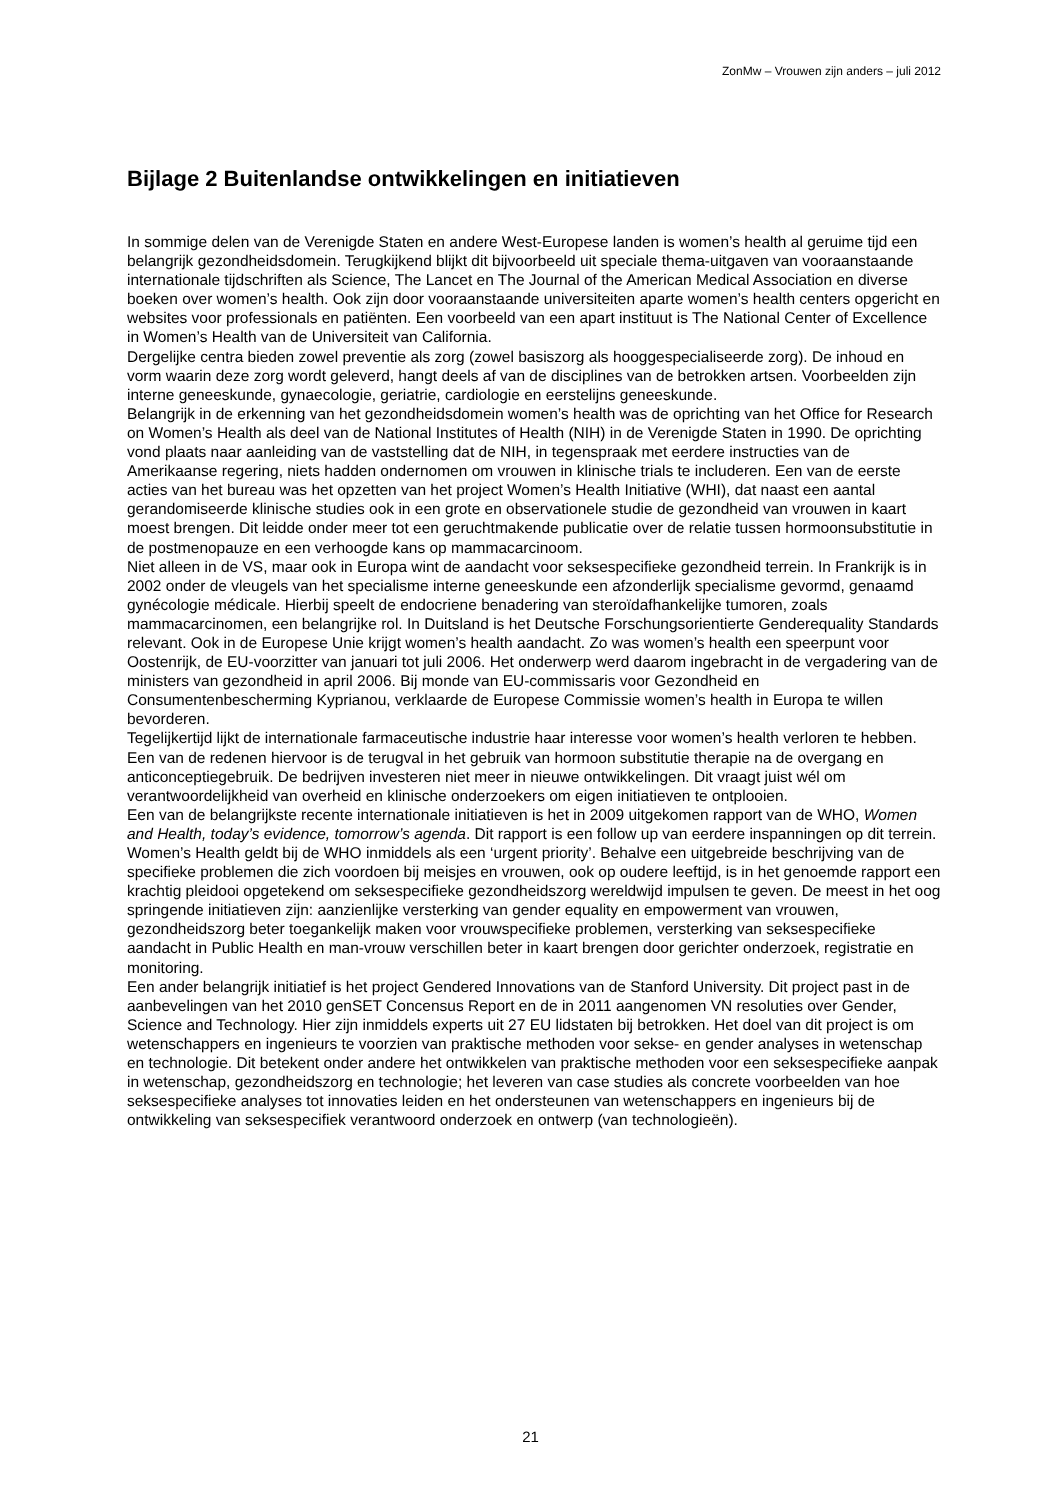ZonMw – Vrouwen zijn anders – juli 2012
Bijlage 2 Buitenlandse ontwikkelingen en initiatieven
In sommige delen van de Verenigde Staten en andere West-Europese landen is women’s health al geruime tijd een belangrijk gezondheidsdomein. Terugkijkend blijkt dit bijvoorbeeld uit speciale thema-uitgaven van vooraanstaande internationale tijdschriften als Science, The Lancet en The Journal of the American Medical Association en diverse boeken over women’s health. Ook zijn door vooraanstaande universiteiten aparte women’s health centers opgericht en websites voor professionals en patiënten. Een voorbeeld van een apart instituut is The National Center of Excellence in Women’s Health van de Universiteit van California.
Dergelijke centra bieden zowel preventie als zorg (zowel basiszorg als hooggespecialiseerde zorg). De inhoud en vorm waarin deze zorg wordt geleverd, hangt deels af van de disciplines van de betrokken artsen. Voorbeelden zijn interne geneeskunde, gynaecologie, geriatrie, cardiologie en eerstelijns geneeskunde.
Belangrijk in de erkenning van het gezondheidsdomein women’s health was de oprichting van het Office for Research on Women’s Health als deel van de National Institutes of Health (NIH) in de Verenigde Staten in 1990. De oprichting vond plaats naar aanleiding van de vaststelling dat de NIH, in tegenspraak met eerdere instructies van de Amerikaanse regering, niets hadden ondernomen om vrouwen in klinische trials te includeren. Een van de eerste acties van het bureau was het opzetten van het project Women’s Health Initiative (WHI), dat naast een aantal gerandomiseerde klinische studies ook in een grote en observationele studie de gezondheid van vrouwen in kaart moest brengen. Dit leidde onder meer tot een geruchtmakende publicatie over de relatie tussen hormoonsubstitutie in de postmenopauze en een verhoogde kans op mammacarcinoom.
Niet alleen in de VS, maar ook in Europa wint de aandacht voor seksespecifieke gezondheid terrein. In Frankrijk is in 2002 onder de vleugels van het specialisme interne geneeskunde een afzonderlijk specialisme gevormd, genaamd gynécologie médicale. Hierbij speelt de endocriene benadering van steroïdafhankelijke tumoren, zoals mammacarcinomen, een belangrijke rol. In Duitsland is het Deutsche Forschungsorientierte Genderequality Standards relevant. Ook in de Europese Unie krijgt women’s health aandacht. Zo was women’s health een speerpunt voor Oostenrijk, de EU-voorzitter van januari tot juli 2006. Het onderwerp werd daarom ingebracht in de vergadering van de ministers van gezondheid in april 2006. Bij monde van EU-commissaris voor Gezondheid en Consumentenbescherming Kyprianou, verklaarde de Europese Commissie women’s health in Europa te willen bevorderen.
Tegelijkertijd lijkt de internationale farmaceutische industrie haar interesse voor women’s health verloren te hebben. Een van de redenen hiervoor is de terugval in het gebruik van hormoon substitutie therapie na de overgang en anticonceptiegebruik. De bedrijven investeren niet meer in nieuwe ontwikkelingen. Dit vraagt juist wél om verantwoordelijkheid van overheid en klinische onderzoekers om eigen initiatieven te ontplooien.
Een van de belangrijkste recente internationale initiatieven is het in 2009 uitgekomen rapport van de WHO, Women and Health, today’s evidence, tomorrow’s agenda. Dit rapport is een follow up van eerdere inspanningen op dit terrein. Women’s Health geldt bij de WHO inmiddels als een ‘urgent priority’. Behalve een uitgebreide beschrijving van de specifieke problemen die zich voordoen bij meisjes en vrouwen, ook op oudere leeftijd, is in het genoemde rapport een krachtig pleidooi opgetekend om seksespecifieke gezondheidszorg wereldwijd impulsen te geven. De meest in het oog springende initiatieven zijn: aanzienlijke versterking van gender equality en empowerment van vrouwen, gezondheidszorg beter toegankelijk maken voor vrouwspecifieke problemen, versterking van seksespecifieke aandacht in Public Health en man-vrouw verschillen beter in kaart brengen door gerichter onderzoek, registratie en monitoring.
Een ander belangrijk initiatief is het project Gendered Innovations van de Stanford University. Dit project past in de aanbevelingen van het 2010 genSET Concensus Report en de in 2011 aangenomen VN resoluties over Gender, Science and Technology. Hier zijn inmiddels experts uit 27 EU lidstaten bij betrokken. Het doel van dit project is om wetenschappers en ingenieurs te voorzien van praktische methoden voor sekse- en gender analyses in wetenschap en technologie. Dit betekent onder andere het ontwikkelen van praktische methoden voor een seksespecifieke aanpak in wetenschap, gezondheidszorg en technologie; het leveren van case studies als concrete voorbeelden van hoe seksespecifieke analyses tot innovaties leiden en het ondersteunen van wetenschappers en ingenieurs bij de ontwikkeling van seksespecifiek verantwoord onderzoek en ontwerp (van technologieën).
21